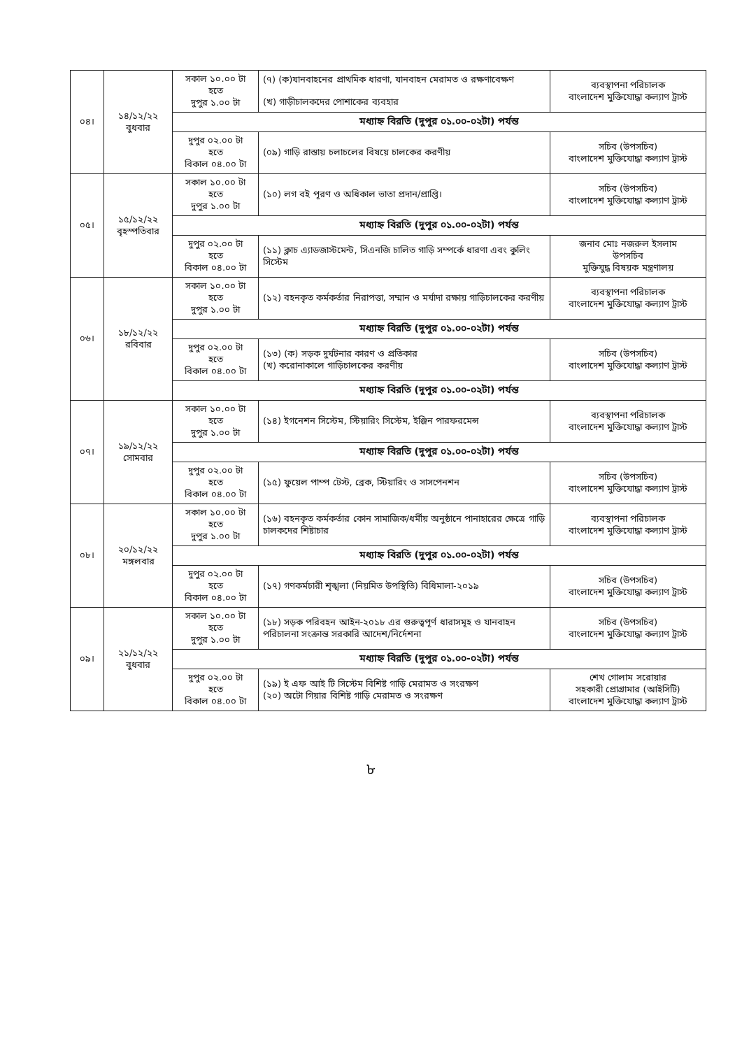| ০৪। | ১৪/১২/২২ বুধবার | সকাল ১০.০০ টা হতে দুপুর ১.০০ টা | (৭) (ক)যানবাহনের প্রাথমিক ধারণা, যানবাহন মেরামত ও রক্ষণাবেক্ষণ (খ) গাড়ীচালকদের পোশাকের ব্যবহার | ব্যবস্থাপনা পরিচালক বাংলাদেশ মুক্তিযোদ্ধা কল্যাণ ট্রাস্ট |
| | | মধ্যাহ্ন বিরতি (দুপুর ০১.০০-০২টা) পর্যন্ত | | |
| | | দুপুর ০২.০০ টা হতে বিকাল ০৪.০০ টা | (০৯) গাড়ি রাস্তায় চলাচলের বিষয়ে চালকের করণীয় | সচিব (উপসচিব) বাংলাদেশ মুক্তিযোদ্ধা কল্যাণ ট্রাস্ট |
| ০৫। | ১৫/১২/২২ বৃহস্পতিবার | সকাল ১০.০০ টা হতে দুপুর ১.০০ টা | (১০) লগ বই পূরণ ও অধিকাল ভাতা প্রদান/প্রাপ্তি। | সচিব (উপসচিব) বাংলাদেশ মুক্তিযোদ্ধা কল্যাণ ট্রাস্ট |
| | | মধ্যাহ্ন বিরতি (দুপুর ০১.০০-০২টা) পর্যন্ত | | |
| | | দুপুর ০২.০০ টা হতে বিকাল ০৪.০০ টা | (১১) ক্লাচ এ্যাডজাস্টমেন্ট, সিএনজি চালিত গাড়ি সম্পর্কে ধারণা এবং কুলিং সিস্টেম | জনাব মোঃ নজরুল ইসলাম উপসচিব মুক্তিযুদ্ধ বিষয়ক মন্ত্রণালয় |
| ০৬। | ১৮/১২/২২ রবিবার | সকাল ১০.০০ টা হতে দুপুর ১.০০ টা | (১২) বহনকৃত কর্মকর্তার নিরাপত্তা, সম্মান ও মর্যাদা রক্ষায় গাড়িচালকের করণীয় | ব্যবস্থাপনা পরিচালক বাংলাদেশ মুক্তিযোদ্ধা কল্যাণ ট্রাস্ট |
| | | মধ্যাহ্ন বিরতি (দুপুর ০১.০০-০২টা) পর্যন্ত | | |
| | | দুপুর ০২.০০ টা হতে বিকাল ০৪.০০ টা | (১৩) (ক) সড়ক দুর্ঘটনার কারণ ও প্রতিকার (খ) করোনাকালে গাড়িচালকের করণীয় | সচিব (উপসচিব) বাংলাদেশ মুক্তিযোদ্ধা কল্যাণ ট্রাস্ট |
| | | মধ্যাহ্ন বিরতি (দুপুর ০১.০০-০২টা) পর্যন্ত | | |
| ০৭। | ১৯/১২/২২ সোমবার | সকাল ১০.০০ টা হতে দুপুর ১.০০ টা | (১৪) ইগনেশন সিস্টেম, স্টিয়ারিং সিস্টেম, ইঞ্জিন পারফরমেন্স | ব্যবস্থাপনা পরিচালক বাংলাদেশ মুক্তিযোদ্ধা কল্যাণ ট্রাস্ট |
| | | মধ্যাহ্ন বিরতি (দুপুর ০১.০০-০২টা) পর্যন্ত | | |
| | | দুপুর ০২.০০ টা হতে বিকাল ০৪.০০ টা | (১৫) ফুয়েল পাম্প টেস্ট, ব্রেক, স্টিয়ারিং ও সাসপেনশন | সচিব (উপসচিব) বাংলাদেশ মুক্তিযোদ্ধা কল্যাণ ট্রাস্ট |
| ০৮। | ২০/১২/২২ মঙ্গলবার | সকাল ১০.০০ টা হতে দুপুর ১.০০ টা | (১৬) বহনকৃত কর্মকর্তার কোন সামাজিক/ধর্মীয় অনুষ্ঠানে পানাহারের ক্ষেত্রে গাড়ি চালকদের শিষ্টাচার | ব্যবস্থাপনা পরিচালক বাংলাদেশ মুক্তিযোদ্ধা কল্যাণ ট্রাস্ট |
| | | মধ্যাহ্ন বিরতি (দুপুর ০১.০০-০২টা) পর্যন্ত | | |
| | | দুপুর ০২.০০ টা হতে বিকাল ০৪.০০ টা | (১৭) গণকর্মচারী শৃঙ্খলা (নিয়মিত উপস্থিতি) বিধিমালা-২০১৯ | সচিব (উপসচিব) বাংলাদেশ মুক্তিযোদ্ধা কল্যাণ ট্রাস্ট |
| ০৯। | ২১/১২/২২ বুধবার | সকাল ১০.০০ টা হতে দুপুর ১.০০ টা | (১৮) সড়ক পরিবহন আইন-২০১৮ এর গুরুত্বপূর্ণ ধারাসমূহ ও যানবাহন পরিচালনা সংক্রান্ত সরকারি আদেশ/নির্দেশনা | সচিব (উপসচিব) বাংলাদেশ মুক্তিযোদ্ধা কল্যাণ ট্রাস্ট |
| | | মধ্যাহ্ন বিরতি (দুপুর ০১.০০-০২টা) পর্যন্ত | | |
| | | দুপুর ০২.০০ টা হতে বিকাল ০৪.০০ টা | (১৯) ই এফ আই টি সিস্টেম বিশিষ্ট গাড়ি মেরামত ও সংরক্ষণ (২০) অটো গিয়ার বিশিষ্ট গাড়ি মেরামত ও সংরক্ষণ | শেখ গোলাম সরোয়ার সহকারী প্রোগ্রামার (আইসিটি) বাংলাদেশ মুক্তিযোদ্ধা কল্যাণ ট্রাস্ট |
৮